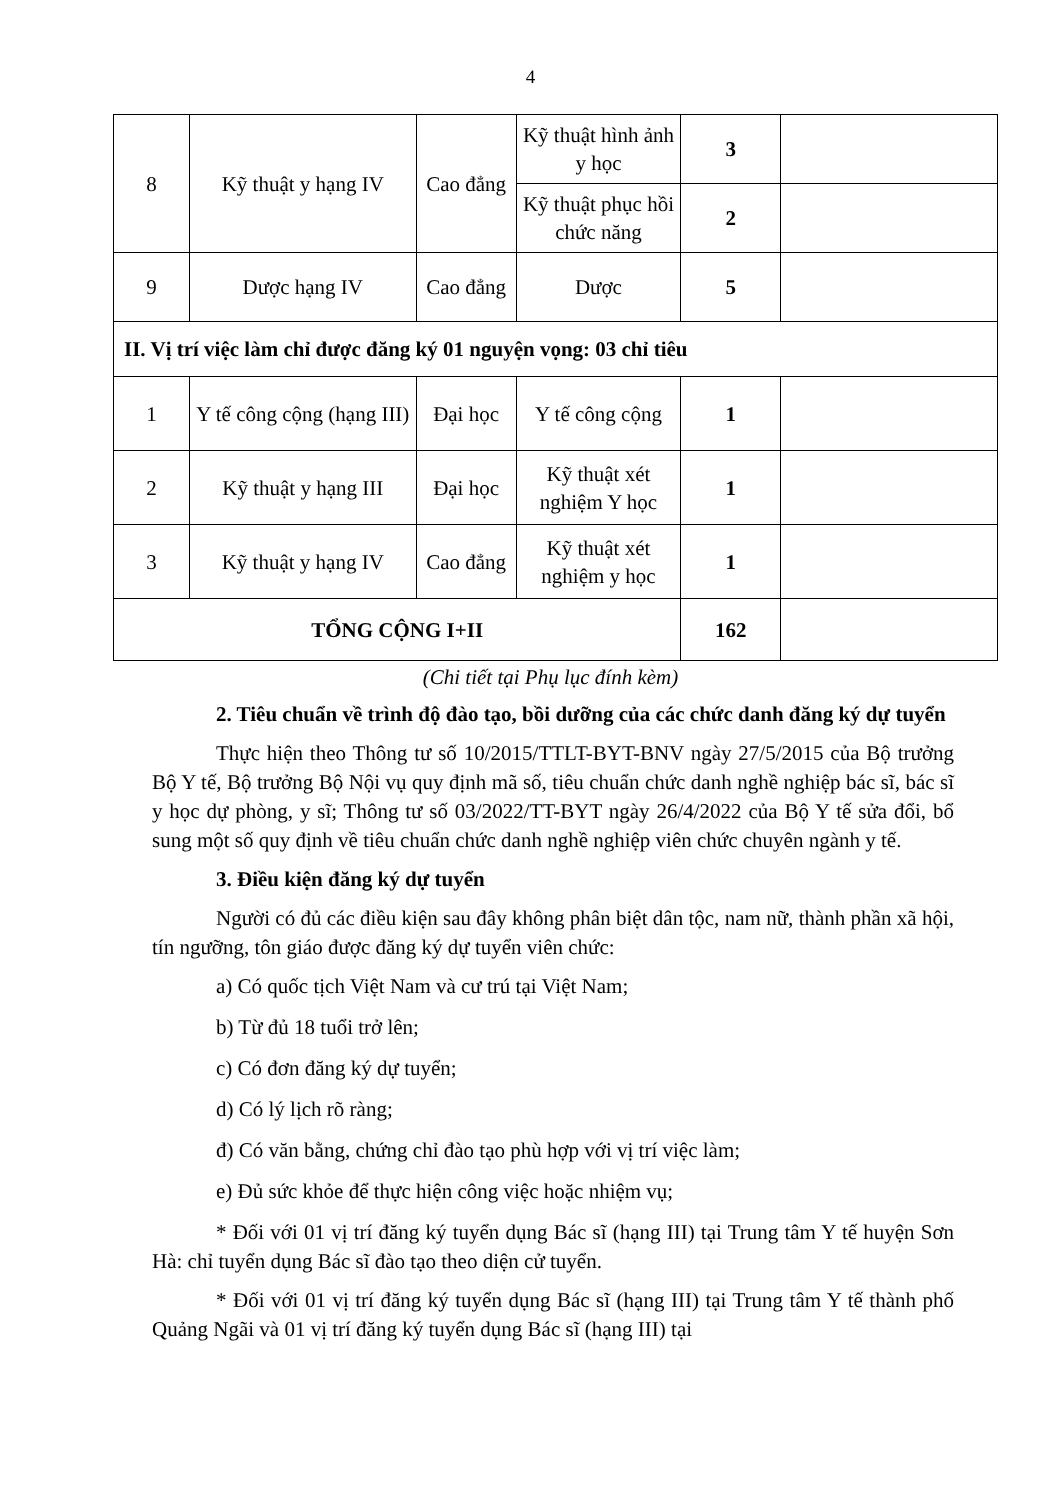4
| 8 | Kỹ thuật y hạng IV | Cao đẳng | Kỹ thuật hình ảnh y học | 3 | |
| | | | Kỹ thuật phục hồi chức năng | 2 | |
| 9 | Dược hạng IV | Cao đẳng | Dược | 5 | |
| II. Vị trí việc làm chỉ được đăng ký 01 nguyện vọng: 03 chỉ tiêu | | | | | |
| 1 | Y tế công cộng (hạng III) | Đại học | Y tế công cộng | 1 | |
| 2 | Kỹ thuật y hạng III | Đại học | Kỹ thuật xét nghiệm Y học | 1 | |
| 3 | Kỹ thuật y hạng IV | Cao đẳng | Kỹ thuật xét nghiệm y học | 1 | |
| TỔNG CỘNG I+II | | | | 162 | |
(Chi tiết tại Phụ lục đính kèm)
2. Tiêu chuẩn về trình độ đào tạo, bồi dưỡng của các chức danh đăng ký dự tuyển
Thực hiện theo Thông tư số 10/2015/TTLT-BYT-BNV ngày 27/5/2015 của Bộ trưởng Bộ Y tế, Bộ trưởng Bộ Nội vụ quy định mã số, tiêu chuẩn chức danh nghề nghiệp bác sĩ, bác sĩ y học dự phòng, y sĩ; Thông tư số 03/2022/TT-BYT ngày 26/4/2022 của Bộ Y tế sửa đổi, bổ sung một số quy định về tiêu chuẩn chức danh nghề nghiệp viên chức chuyên ngành y tế.
3. Điều kiện đăng ký dự tuyển
Người có đủ các điều kiện sau đây không phân biệt dân tộc, nam nữ, thành phần xã hội, tín ngưỡng, tôn giáo được đăng ký dự tuyển viên chức:
a) Có quốc tịch Việt Nam và cư trú tại Việt Nam;
b) Từ đủ 18 tuổi trở lên;
c) Có đơn đăng ký dự tuyển;
d) Có lý lịch rõ ràng;
đ) Có văn bằng, chứng chỉ đào tạo phù hợp với vị trí việc làm;
e) Đủ sức khỏe để thực hiện công việc hoặc nhiệm vụ;
* Đối với 01 vị trí đăng ký tuyển dụng Bác sĩ (hạng III) tại Trung tâm Y tế huyện Sơn Hà: chỉ tuyển dụng Bác sĩ đào tạo theo diện cử tuyển.
* Đối với 01 vị trí đăng ký tuyển dụng Bác sĩ (hạng III) tại Trung tâm Y tế thành phố Quảng Ngãi và 01 vị trí đăng ký tuyển dụng Bác sĩ (hạng III) tại